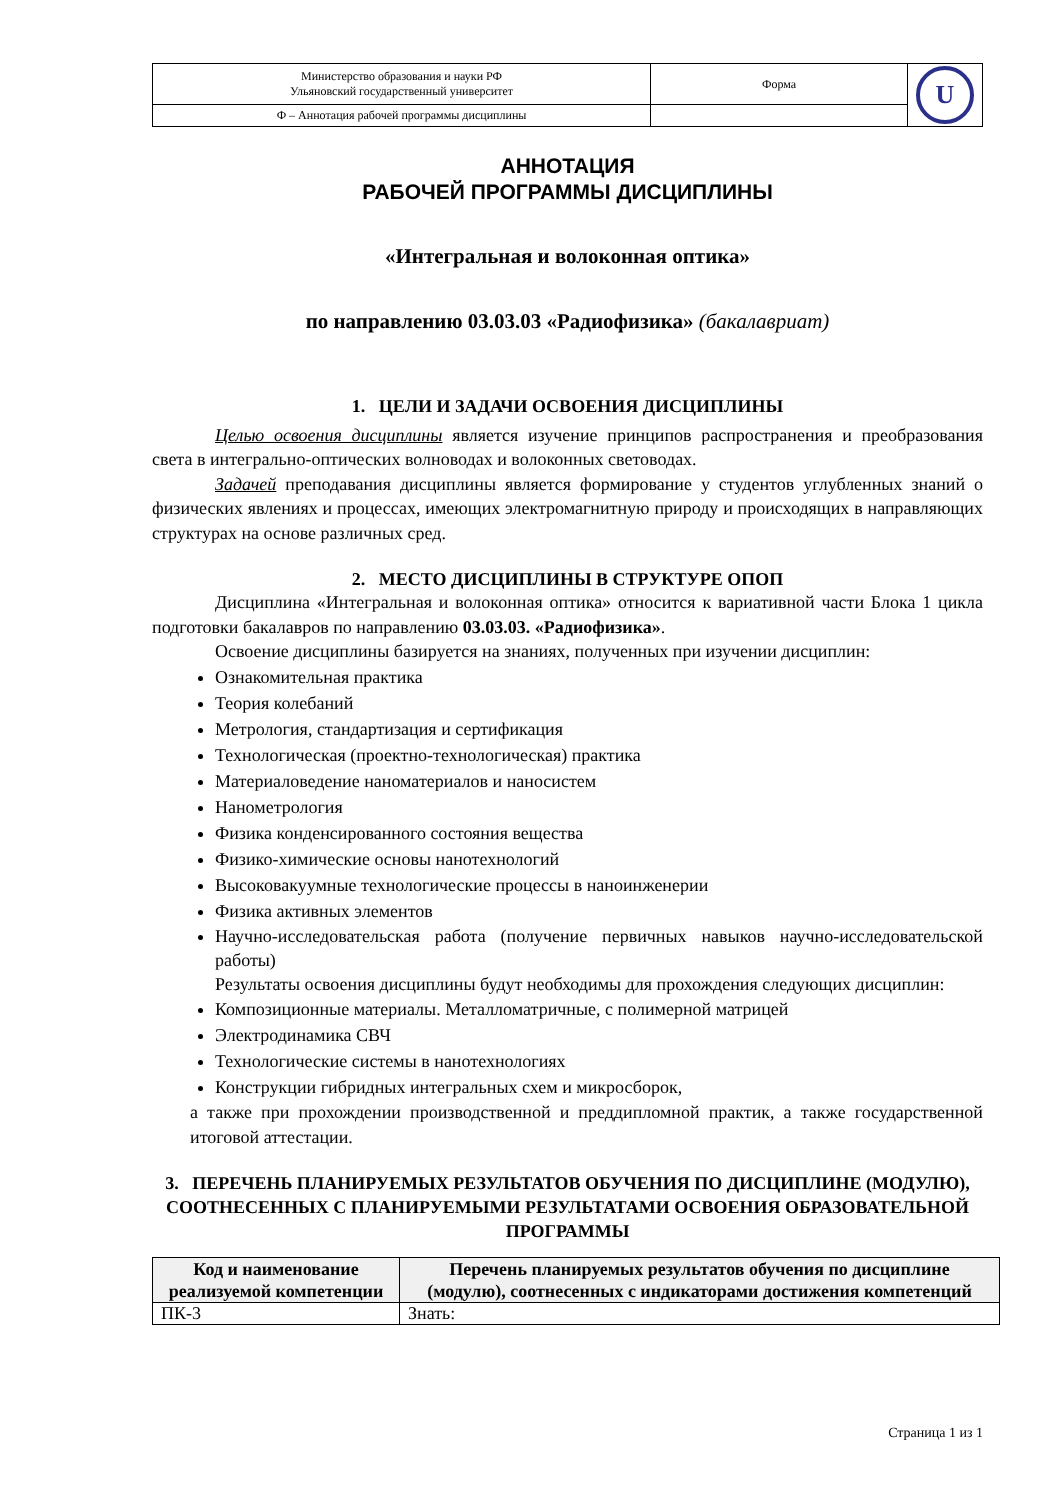| Министерство образования и науки РФ Ульяновский государственный университет | Форма | U |
| Ф – Аннотация рабочей программы дисциплины | | |
АННОТАЦИЯ
РАБОЧЕЙ ПРОГРАММЫ ДИСЦИПЛИНЫ
«Интегральная и волоконная оптика»
по направлению 03.03.03 «Радиофизика» (бакалавриат)
1. ЦЕЛИ И ЗАДАЧИ ОСВОЕНИЯ ДИСЦИПЛИНЫ
Целью освоения дисциплины является изучение принципов распространения и преобразования света в интегрально-оптических волноводах и волоконных световодах.
Задачей преподавания дисциплины является формирование у студентов углубленных знаний о физических явлениях и процессах, имеющих электромагнитную природу и происходящих в направляющих структурах на основе различных сред.
2. МЕСТО ДИСЦИПЛИНЫ В СТРУКТУРЕ ОПОП
Дисциплина «Интегральная и волоконная оптика» относится к вариативной части Блока 1 цикла подготовки бакалавров по направлению 03.03.03. «Радиофизика».
Освоение дисциплины базируется на знаниях, полученных при изучении дисциплин:
Ознакомительная практика
Теория колебаний
Метрология, стандартизация и сертификация
Технологическая (проектно-технологическая) практика
Материаловедение наноматериалов и наносистем
Нанометрология
Физика конденсированного состояния вещества
Физико-химические основы нанотехнологий
Высоковакуумные технологические процессы в наноинженерии
Физика активных элементов
Научно-исследовательская работа (получение первичных навыков научно-исследовательской работы)
Результаты освоения дисциплины будут необходимы для прохождения следующих дисциплин:
Композиционные материалы. Металломатричные, с полимерной матрицей
Электродинамика СВЧ
Технологические системы в нанотехнологиях
Конструкции гибридных интегральных схем и микросборок,
а также при прохождении производственной и преддипломной практик, а также государственной итоговой аттестации.
3. ПЕРЕЧЕНЬ ПЛАНИРУЕМЫХ РЕЗУЛЬТАТОВ ОБУЧЕНИЯ ПО ДИСЦИПЛИНЕ (МОДУЛЮ), СООТНЕСЕННЫХ С ПЛАНИРУЕМЫМИ РЕЗУЛЬТАТАМИ ОСВОЕНИЯ ОБРАЗОВАТЕЛЬНОЙ ПРОГРАММЫ
| Код и наименование реализуемой компетенции | Перечень планируемых результатов обучения по дисциплине (модулю), соотнесенных с индикаторами достижения компетенций |
| --- | --- |
| ПК-3 | Знать: |
Страница 1 из 1